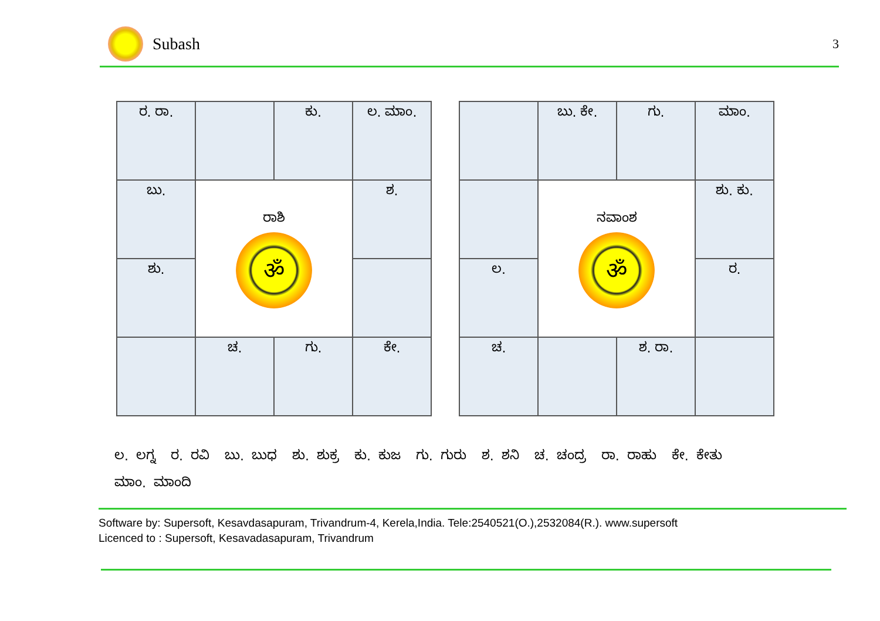Subash
3
| ರ. ರಾ. | | ಕು. | ಲ. ಮಾಂ. |
| ಬು. | ರಾಶಿ ॐ | | ಶ. |
| ಶು. | | | |
| | ಚ. | ಗು. | ಕೇ. |
| | ಬು. ಕೇ. | ಗು. | ಮಾಂ. |
| | ನವಾಂಶ ॐ | | ಶು. ಕು. |
| ಲ. | | | ರ. |
| ಚ. | | ಶ. ರಾ. | |
ಲ. ಲಗ್ನ ರ. ರವಿ ಬು. ಬುಧ ಶು. ಶುಕ್ರ ಕು. ಕುಜ ಗು. ಗುರು ಶ. ಶನಿ ಚ. ಚಂದ್ರ ರಾ. ರಾಹು ಕೇ. ಕೇತು
ಮಾಂ. ಮಾಂದಿ
Software by: Supersoft, Kesavdasapuram, Trivandrum-4, Kerela,India. Tele:2540521(O.),2532084(R.). www.supersoft
Licenced to : Supersoft, Kesavadasapuram, Trivandrum